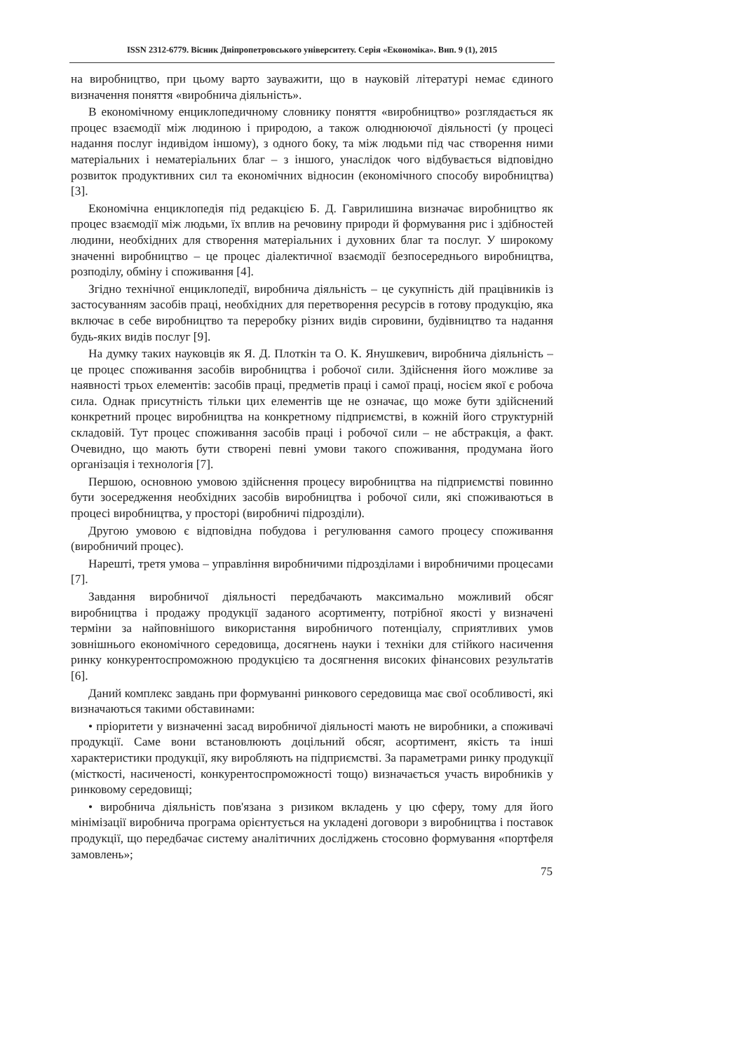ISSN 2312-6779. Вісник Дніпропетровського університету. Серія «Економіка». Вип. 9 (1), 2015
на виробництво, при цьому варто зауважити, що в науковій літературі немає єдиного визначення поняття «виробнича діяльність».
В економічному енциклопедичному словнику поняття «виробництво» розглядається як процес взаємодії між людиною і природою, а також олюднюючої діяльності (у процесі надання послуг індивідом іншому), з одного боку, та між людьми під час створення ними матеріальних і нематеріальних благ – з іншого, унаслідок чого відбувається відповідно розвиток продуктивних сил та економічних відносин (економічного способу виробництва) [3].
Економічна енциклопедія під редакцією Б. Д. Гаврилишина визначає виробництво як процес взаємодії між людьми, їх вплив на речовину природи й формування рис і здібностей людини, необхідних для створення матеріальних і духовних благ та послуг. У широкому значенні виробництво – це процес діалектичної взаємодії безпосереднього виробництва, розподілу, обміну і споживання [4].
Згідно технічної енциклопедії, виробнича діяльність – це сукупність дій працівників із застосуванням засобів праці, необхідних для перетворення ресурсів в готову продукцію, яка включає в себе виробництво та переробку різних видів сировини, будівництво та надання будь-яких видів послуг [9].
На думку таких науковців як Я. Д. Плоткін та О. К. Янушкевич, виробнича діяльність – це процес споживання засобів виробництва і робочої сили. Здійснення його можливе за наявності трьох елементів: засобів праці, предметів праці і самої праці, носієм якої є робоча сила. Однак присутність тільки цих елементів ще не означає, що може бути здійснений конкретний процес виробництва на конкретному підприємстві, в кожній його структурній складовій. Тут процес споживання засобів праці і робочої сили – не абстракція, а факт. Очевидно, що мають бути створені певні умови такого споживання, продумана його організація і технологія [7].
Першою, основною умовою здійснення процесу виробництва на підприємстві повинно бути зосередження необхідних засобів виробництва і робочої сили, які споживаються в процесі виробництва, у просторі (виробничі підрозділи).
Другою умовою є відповідна побудова і регулювання самого процесу споживання (виробничий процес).
Нарешті, третя умова – управління виробничими підрозділами і виробничими процесами [7].
Завдання виробничої діяльності передбачають максимально можливий обсяг виробництва і продажу продукції заданого асортименту, потрібної якості у визначені терміни за найповнішого використання виробничого потенціалу, сприятливих умов зовнішнього економічного середовища, досягнень науки і техніки для стійкого насичення ринку конкурентоспроможною продукцією та досягнення високих фінансових результатів [6].
Даний комплекс завдань при формуванні ринкового середовища має свої особливості, які визначаються такими обставинами:
• пріоритети у визначенні засад виробничої діяльності мають не виробники, а споживачі продукції. Саме вони встановлюють доцільний обсяг, асортимент, якість та інші характеристики продукції, яку виробляють на підприємстві. За параметрами ринку продукції (місткості, насиченості, конкурентоспроможності тощо) визначається участь виробників у ринковому середовищі;
• виробнича діяльність пов'язана з ризиком вкладень у цю сферу, тому для його мінімізації виробнича програма орієнтується на укладені договори з виробництва і поставок продукції, що передбачає систему аналітичних досліджень стосовно формування «портфеля замовлень»;
75